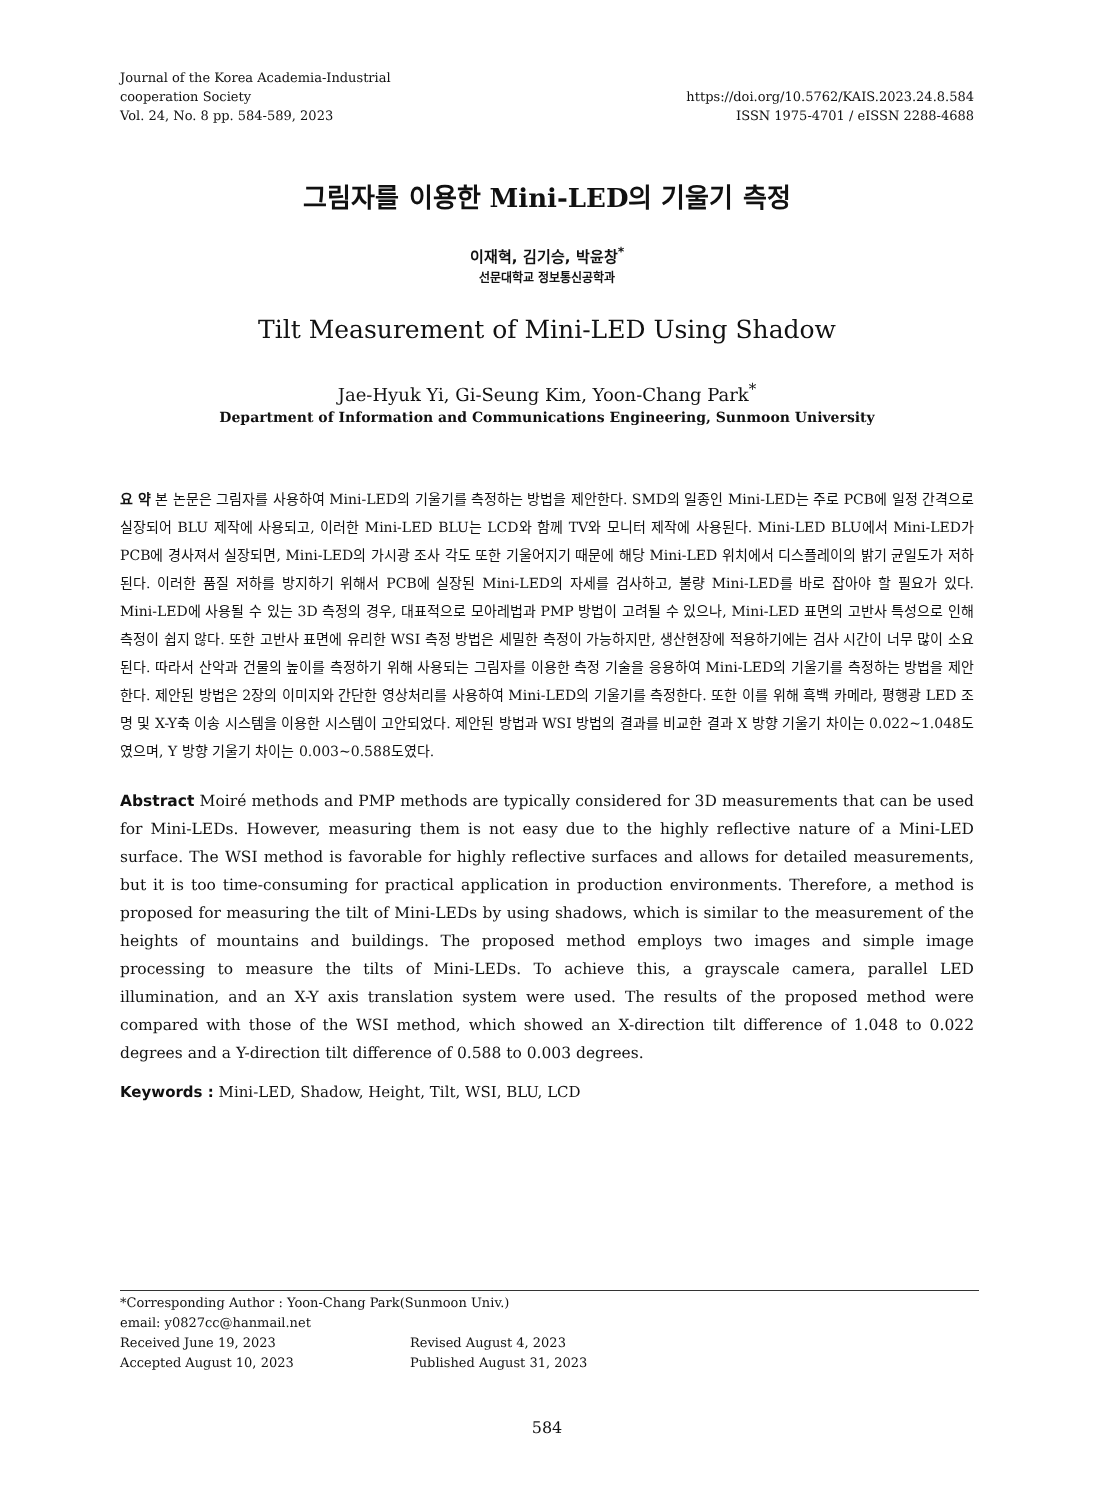Journal of the Korea Academia-Industrial
cooperation Society
Vol. 24, No. 8 pp. 584-589, 2023
https://doi.org/10.5762/KAIS.2023.24.8.584
ISSN 1975-4701 / eISSN 2288-4688
그림자를 이용한 Mini-LED의 기울기 측정
이재혁, 김기승, 박윤창<sup>*</sup>
선문대학교 정보통신공학과
Tilt Measurement of Mini-LED Using Shadow
Jae-Hyuk Yi, Gi-Seung Kim, Yoon-Chang Park<sup>*</sup>
Department of Information and Communications Engineering, Sunmoon University
요 약 본 논문은 그림자를 사용하여 Mini-LED의 기울기를 측정하는 방법을 제안한다. SMD의 일종인 Mini-LED는 주로 PCB에 일정 간격으로 실장되어 BLU 제작에 사용되고, 이러한 Mini-LED BLU는 LCD와 함께 TV와 모니터 제작에 사용된다. Mini-LED BLU에서 Mini-LED가 PCB에 경사져서 실장되면, Mini-LED의 가시광 조사 각도 또한 기울어지기 때문에 해당 Mini-LED 위치에서 디스플레이의 밝기 균일도가 저하 된다. 이러한 품질 저하를 방지하기 위해서 PCB에 실장된 Mini-LED의 자세를 검사하고, 불량 Mini-LED를 바로 잡아야 할 필요가 있다. Mini-LED에 사용될 수 있는 3D 측정의 경우, 대표적으로 모아레법과 PMP 방법이 고려될 수 있으나, Mini-LED 표면의 고반사 특성으로 인해 측정이 쉽지 않다. 또한 고반사 표면에 유리한 WSI 측정 방법은 세밀한 측정이 가능하지만, 생산현장에 적용하기에는 검사 시간이 너무 많이 소요된다. 따라서 산악과 건물의 높이를 측정하기 위해 사용되는 그림자를 이용한 측정 기술을 응용하여 Mini-LED의 기울기를 측정하는 방법을 제안한다. 제안된 방법은 2장의 이미지와 간단한 영상처리를 사용하여 Mini-LED의 기울기를 측정한다. 또한 이를 위해 흑백 카메라, 평행광 LED 조명 및 X-Y축 이송 시스템을 이용한 시스템이 고안되었다. 제안된 방법과 WSI 방법의 결과를 비교한 결과 X 방향 기울기 차이는 0.022~1.048도였으며, Y 방향 기울기 차이는 0.003~0.588도였다.
Abstract Moiré methods and PMP methods are typically considered for 3D measurements that can be used for Mini-LEDs. However, measuring them is not easy due to the highly reflective nature of a Mini-LED surface. The WSI method is favorable for highly reflective surfaces and allows for detailed measurements, but it is too time-consuming for practical application in production environments. Therefore, a method is proposed for measuring the tilt of Mini-LEDs by using shadows, which is similar to the measurement of the heights of mountains and buildings. The proposed method employs two images and simple image processing to measure the tilts of Mini-LEDs. To achieve this, a grayscale camera, parallel LED illumination, and an X-Y axis translation system were used. The results of the proposed method were compared with those of the WSI method, which showed an X-direction tilt difference of 1.048 to 0.022 degrees and a Y-direction tilt difference of 0.588 to 0.003 degrees.
Keywords : Mini-LED, Shadow, Height, Tilt, WSI, BLU, LCD
*Corresponding Author : Yoon-Chang Park(Sunmoon Univ.)
email: y0827cc@hanmail.net
| Received June 19, 2023 | Revised August 4, 2023 |
| Accepted August 10, 2023 | Published August 31, 2023 |
584